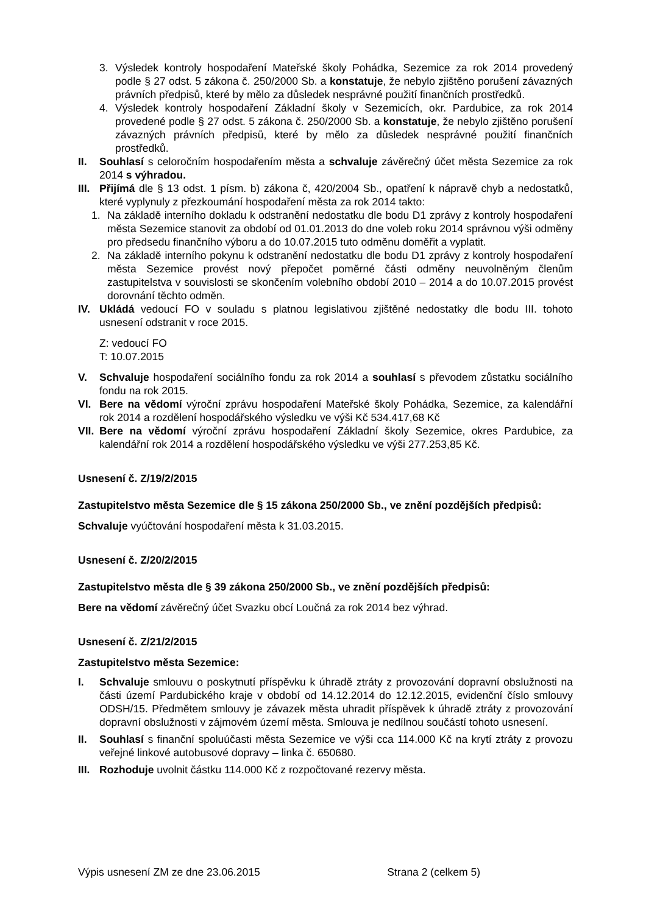3. Výsledek kontroly hospodaření Mateřské školy Pohádka, Sezemice za rok 2014 provedený podle § 27 odst. 5 zákona č. 250/2000 Sb. a konstatuje, že nebylo zjištěno porušení závazných právních předpisů, které by mělo za důsledek nesprávné použití finančních prostředků.
4. Výsledek kontroly hospodaření Základní školy v Sezemicích, okr. Pardubice, za rok 2014 provedené podle § 27 odst. 5 zákona č. 250/2000 Sb. a konstatuje, že nebylo zjištěno porušení závazných právních předpisů, které by mělo za důsledek nesprávné použití finančních prostředků.
II. Souhlasí s celoročním hospodařením města a schvaluje závěrečný účet města Sezemice za rok 2014 s výhradou.
III. Přijímá dle § 13 odst. 1 písm. b) zákona č, 420/2004 Sb., opatření k nápravě chyb a nedostatků, které vyplynuly z přezkoumání hospodaření města za rok 2014 takto:
1. Na základě interního dokladu k odstranění nedostatku dle bodu D1 zprávy z kontroly hospodaření města Sezemice stanovit za období od 01.01.2013 do dne voleb roku 2014 správnou výši odměny pro předsedu finančního výboru a do 10.07.2015 tuto odměnu doměřit a vyplatit.
2. Na základě interního pokynu k odstranění nedostatku dle bodu D1 zprávy z kontroly hospodaření města Sezemice provést nový přepočet poměrné části odměny neuvolněným členům zastupitelstva v souvislosti se skončením volebního období 2010 – 2014 a do 10.07.2015 provést dorovnání těchto odměn.
IV. Ukládá vedoucí FO v souladu s platnou legislativou zjištěné nedostatky dle bodu III. tohoto usnesení odstranit v roce 2015.
Z: vedoucí FO
T: 10.07.2015
V. Schvaluje hospodaření sociálního fondu za rok 2014 a souhlasí s převodem zůstatku sociálního fondu na rok 2015.
VI. Bere na vědomí výroční zprávu hospodaření Mateřské školy Pohádka, Sezemice, za kalendářní rok 2014 a rozdělení hospodářského výsledku ve výši Kč 534.417,68 Kč
VII. Bere na vědomí výroční zprávu hospodaření Základní školy Sezemice, okres Pardubice, za kalendářní rok 2014 a rozdělení hospodářského výsledku ve výši 277.253,85 Kč.
Usnesení č. Z/19/2/2015
Zastupitelstvo města Sezemice dle § 15 zákona 250/2000 Sb., ve znění pozdějších předpisů:
Schvaluje vyúčtování hospodaření města k 31.03.2015.
Usnesení č. Z/20/2/2015
Zastupitelstvo města dle § 39 zákona 250/2000 Sb., ve znění pozdějších předpisů:
Bere na vědomí závěrečný účet Svazku obcí Loučná za rok 2014 bez výhrad.
Usnesení č. Z/21/2/2015
Zastupitelstvo města Sezemice:
I. Schvaluje smlouvu o poskytnutí příspěvku k úhradě ztráty z provozování dopravní obslužnosti na části území Pardubického kraje v období od 14.12.2014 do 12.12.2015, evidenční číslo smlouvy ODSH/15. Předmětem smlouvy je závazek města uhradit příspěvek k úhradě ztráty z provozování dopravní obslužnosti v zájmovém území města. Smlouva je nedílnou součástí tohoto usnesení.
II. Souhlasí s finanční spoluúčasti města Sezemice ve výši cca 114.000 Kč na krytí ztráty z provozu veřejné linkové autobusové dopravy – linka č. 650680.
III. Rozhoduje uvolnit částku 114.000 Kč z rozpočtované rezervy města.
Výpis usnesení ZM ze dne 23.06.2015 Strana 2 (celkem 5)